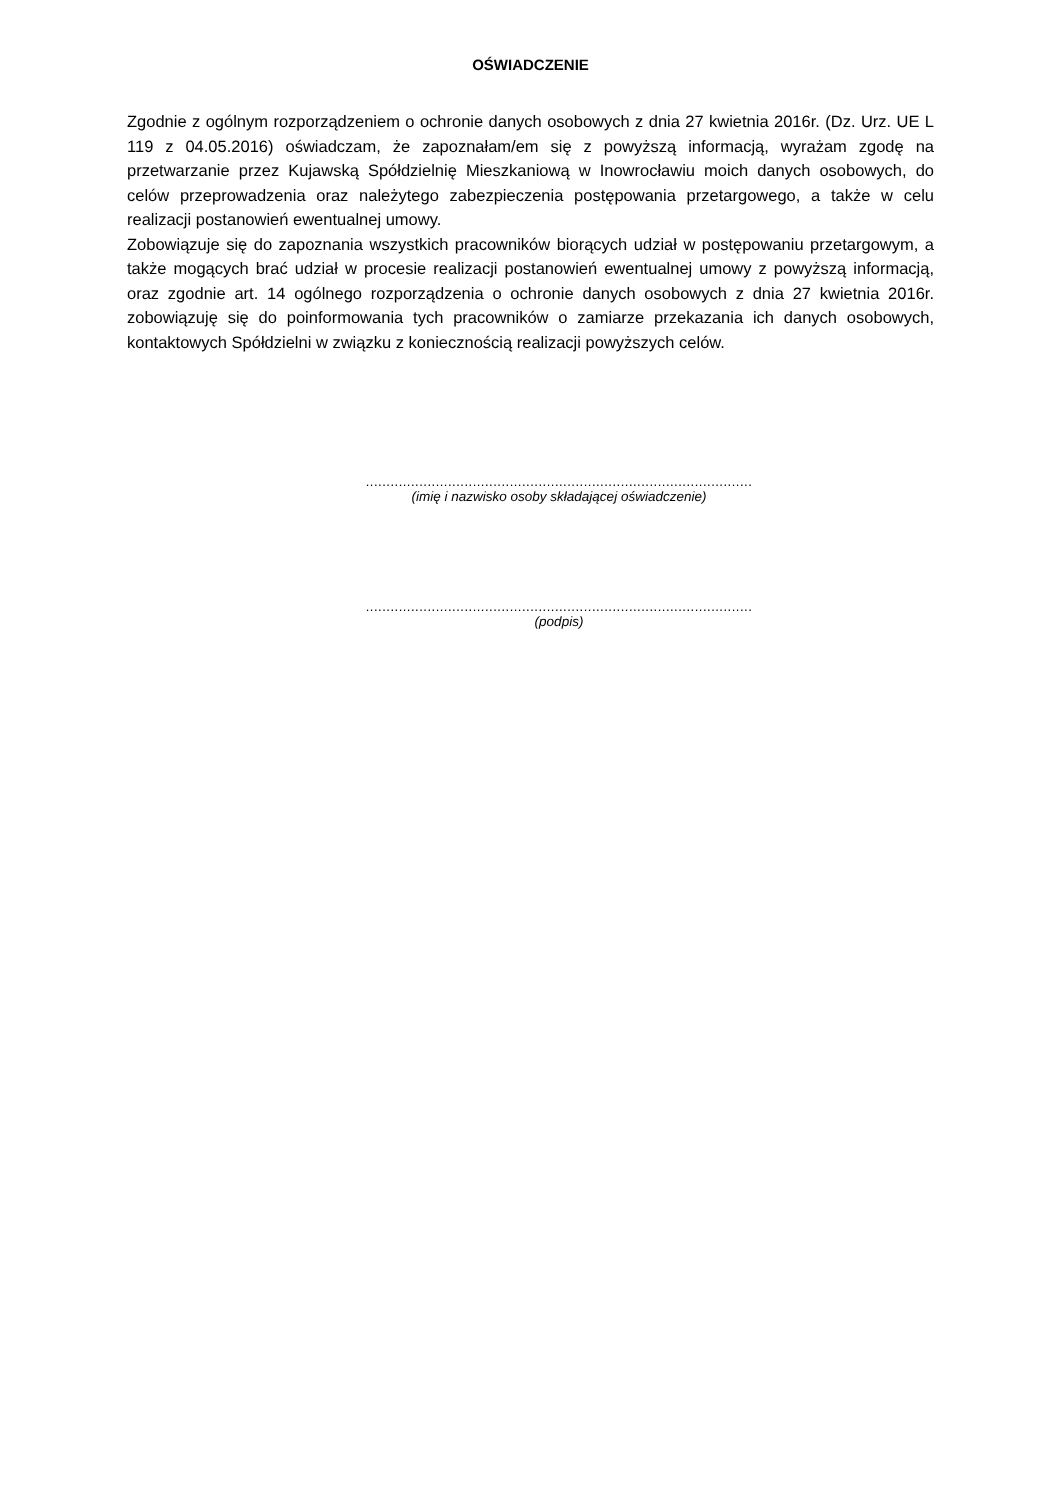OŚWIADCZENIE
Zgodnie z ogólnym rozporządzeniem o ochronie danych osobowych z dnia 27 kwietnia 2016r. (Dz. Urz. UE L 119 z 04.05.2016) oświadczam, że zapoznałam/em się z powyższą informacją, wyrażam zgodę na przetwarzanie przez Kujawską Spółdzielnię Mieszkaniową w Inowrocławiu moich danych osobowych, do celów przeprowadzenia oraz należytego zabezpieczenia postępowania przetargowego, a także w celu realizacji postanowień ewentualnej umowy.
Zobowiązuje się do zapoznania wszystkich pracowników biorących udział w postępowaniu przetargowym, a także mogących brać udział w procesie realizacji postanowień ewentualnej umowy z powyższą informacją, oraz zgodnie art. 14 ogólnego rozporządzenia o ochronie danych osobowych z dnia 27 kwietnia 2016r. zobowiązuję się do poinformowania tych pracowników o zamiarze przekazania ich danych osobowych, kontaktowych Spółdzielni w związku z koniecznością realizacji powyższych celów.
..............................................................................................
(imię i nazwisko osoby składającej oświadczenie)
..............................................................................................
(podpis)